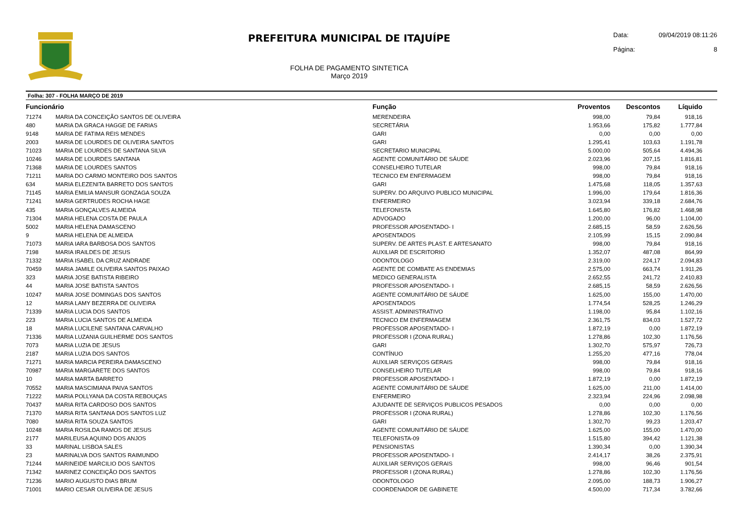PREFEITURA MUNICIPAL DE ITAJUÍPE
FOLHA DE PAGAMENTO SINTETICA
Março 2019
Data: 09/04/2019 08:11:26
Página: 8
Folha: 307 - FOLHA MARÇO DE 2019
| Funcionário | | Função | Proventos | Descontos | Líquido |
| --- | --- | --- | --- | --- | --- |
| 71274 | MARIA DA CONCEIÇÃO SANTOS DE OLIVEIRA | MERENDEIRA | 998,00 | 79,84 | 918,16 |
| 480 | MARIA DA GRACA HAGGE DE FARIAS | SECRETÁRIA | 1.953,66 | 175,82 | 1.777,84 |
| 9148 | MARIA DE FATIMA REIS MENDES | GARI | 0,00 | 0,00 | 0,00 |
| 2003 | MARIA DE LOURDES DE OLIVEIRA SANTOS | GARI | 1.295,41 | 103,63 | 1.191,78 |
| 71023 | MARIA DE LOURDES DE SANTANA SILVA | SECRETARIO MUNICIPAL | 5.000,00 | 505,64 | 4.494,36 |
| 10246 | MARIA DE LOURDES SANTANA | AGENTE COMUNITÁRIO DE SÁUDE | 2.023,96 | 207,15 | 1.816,81 |
| 71368 | MARIA DE LOURDES SANTOS | CONSELHEIRO TUTELAR | 998,00 | 79,84 | 918,16 |
| 71211 | MARIA DO CARMO MONTEIRO DOS SANTOS | TECNICO EM ENFERMAGEM | 998,00 | 79,84 | 918,16 |
| 634 | MARIA ELEZENITA BARRETO DOS SANTOS | GARI | 1.475,68 | 118,05 | 1.357,63 |
| 71145 | MARIA EMILIA MANSUR GONZAGA SOUZA | SUPERV. DO ARQUIVO PUBLICO MUNICIPAL | 1.996,00 | 179,64 | 1.816,36 |
| 71241 | MARIA GERTRUDES ROCHA HAGE | ENFERMEIRO | 3.023,94 | 339,18 | 2.684,76 |
| 435 | MARIA GONÇALVES ALMEIDA | TELEFONISTA | 1.645,80 | 176,82 | 1.468,98 |
| 71304 | MARIA HELENA COSTA DE PAULA | ADVOGADO | 1.200,00 | 96,00 | 1.104,00 |
| 5002 | MARIA HELENA DAMASCENO | PROFESSOR APOSENTADO- I | 2.685,15 | 58,59 | 2.626,56 |
| 9 | MARIA HELENA DE ALMEIDA | APOSENTADOS | 2.105,99 | 15,15 | 2.090,84 |
| 71073 | MARIA IARA BARBOSA DOS SANTOS | SUPERV. DE ARTES PLAST. E ARTESANATO | 998,00 | 79,84 | 918,16 |
| 7198 | MARIA IRAILDES DE JESUS | AUXILIAR DE ESCRITORIO | 1.352,07 | 487,08 | 864,99 |
| 71332 | MARIA ISABEL DA CRUZ ANDRADE | ODONTOLOGO | 2.319,00 | 224,17 | 2.094,83 |
| 70459 | MARIA JAMILE OLIVEIRA SANTOS PAIXAO | AGENTE DE COMBATE AS ENDEMIAS | 2.575,00 | 663,74 | 1.911,26 |
| 323 | MARIA JOSE BATISTA RIBEIRO | MEDICO GENERALISTA | 2.652,55 | 241,72 | 2.410,83 |
| 44 | MARIA JOSE BATISTA SANTOS | PROFESSOR APOSENTADO- I | 2.685,15 | 58,59 | 2.626,56 |
| 10247 | MARIA JOSE DOMINGAS DOS SANTOS | AGENTE COMUNITÁRIO DE SÁUDE | 1.625,00 | 155,00 | 1.470,00 |
| 12 | MARIA LAMY BEZERRA DE OLIVEIRA | APOSENTADOS | 1.774,54 | 528,25 | 1.246,29 |
| 71339 | MARIA LUCIA DOS SANTOS | ASSIST. ADMINISTRATIVO | 1.198,00 | 95,84 | 1.102,16 |
| 223 | MARIA LUCIA SANTOS DE ALMEIDA | TECNICO EM ENFERMAGEM | 2.361,75 | 834,03 | 1.527,72 |
| 18 | MARIA LUCILENE SANTANA CARVALHO | PROFESSOR APOSENTADO- I | 1.872,19 | 0,00 | 1.872,19 |
| 71336 | MARIA LUZANIA GUILHERME DOS SANTOS | PROFESSOR I (ZONA RURAL) | 1.278,86 | 102,30 | 1.176,56 |
| 7073 | MARIA LUZIA DE JESUS | GARI | 1.302,70 | 575,97 | 726,73 |
| 2187 | MARIA LUZIA DOS SANTOS | CONTÍNUO | 1.255,20 | 477,16 | 778,04 |
| 71271 | MARIA MARCIA PEREIRA DAMASCENO | AUXILIAR SERVIÇOS GERAIS | 998,00 | 79,84 | 918,16 |
| 70987 | MARIA MARGARETE DOS SANTOS | CONSELHEIRO TUTELAR | 998,00 | 79,84 | 918,16 |
| 10 | MARIA MARTA BARRETO | PROFESSOR APOSENTADO- I | 1.872,19 | 0,00 | 1.872,19 |
| 70552 | MARIA MASCIMIANA PAIVA SANTOS | AGENTE COMUNITÁRIO DE SÁUDE | 1.625,00 | 211,00 | 1.414,00 |
| 71222 | MARIA POLLYANA DA COSTA REBOUÇAS | ENFERMEIRO | 2.323,94 | 224,96 | 2.098,98 |
| 70437 | MARIA RITA CARDOSO DOS SANTOS | AJUDANTE DE SERVIÇOS PUBLICOS PESADOS | 0,00 | 0,00 | 0,00 |
| 71370 | MARIA RITA SANTANA DOS SANTOS LUZ | PROFESSOR I (ZONA RURAL) | 1.278,86 | 102,30 | 1.176,56 |
| 7080 | MARIA RITA SOUZA SANTOS | GARI | 1.302,70 | 99,23 | 1.203,47 |
| 10248 | MARIA ROSILDA RAMOS DE JESUS | AGENTE COMUNITÁRIO DE SÁUDE | 1.625,00 | 155,00 | 1.470,00 |
| 2177 | MARILEUSA AQUINO DOS ANJOS | TELEFONISTA-09 | 1.515,80 | 394,42 | 1.121,38 |
| 33 | MARINAL LISBOA SALES | PENSIONISTAS | 1.390,34 | 0,00 | 1.390,34 |
| 23 | MARINALVA DOS SANTOS RAIMUNDO | PROFESSOR APOSENTADO- I | 2.414,17 | 38,26 | 2.375,91 |
| 71244 | MARINEIDE MARCILIO DOS SANTOS | AUXILIAR SERVIÇOS GERAIS | 998,00 | 96,46 | 901,54 |
| 71342 | MARINEZ CONCEIÇÃO DOS SANTOS | PROFESSOR I (ZONA RURAL) | 1.278,86 | 102,30 | 1.176,56 |
| 71236 | MARIO AUGUSTO DIAS BRUM | ODONTOLOGO | 2.095,00 | 188,73 | 1.906,27 |
| 71001 | MARIO CESAR OLIVEIRA DE JESUS | COORDENADOR DE GABINETE | 4.500,00 | 717,34 | 3.782,66 |